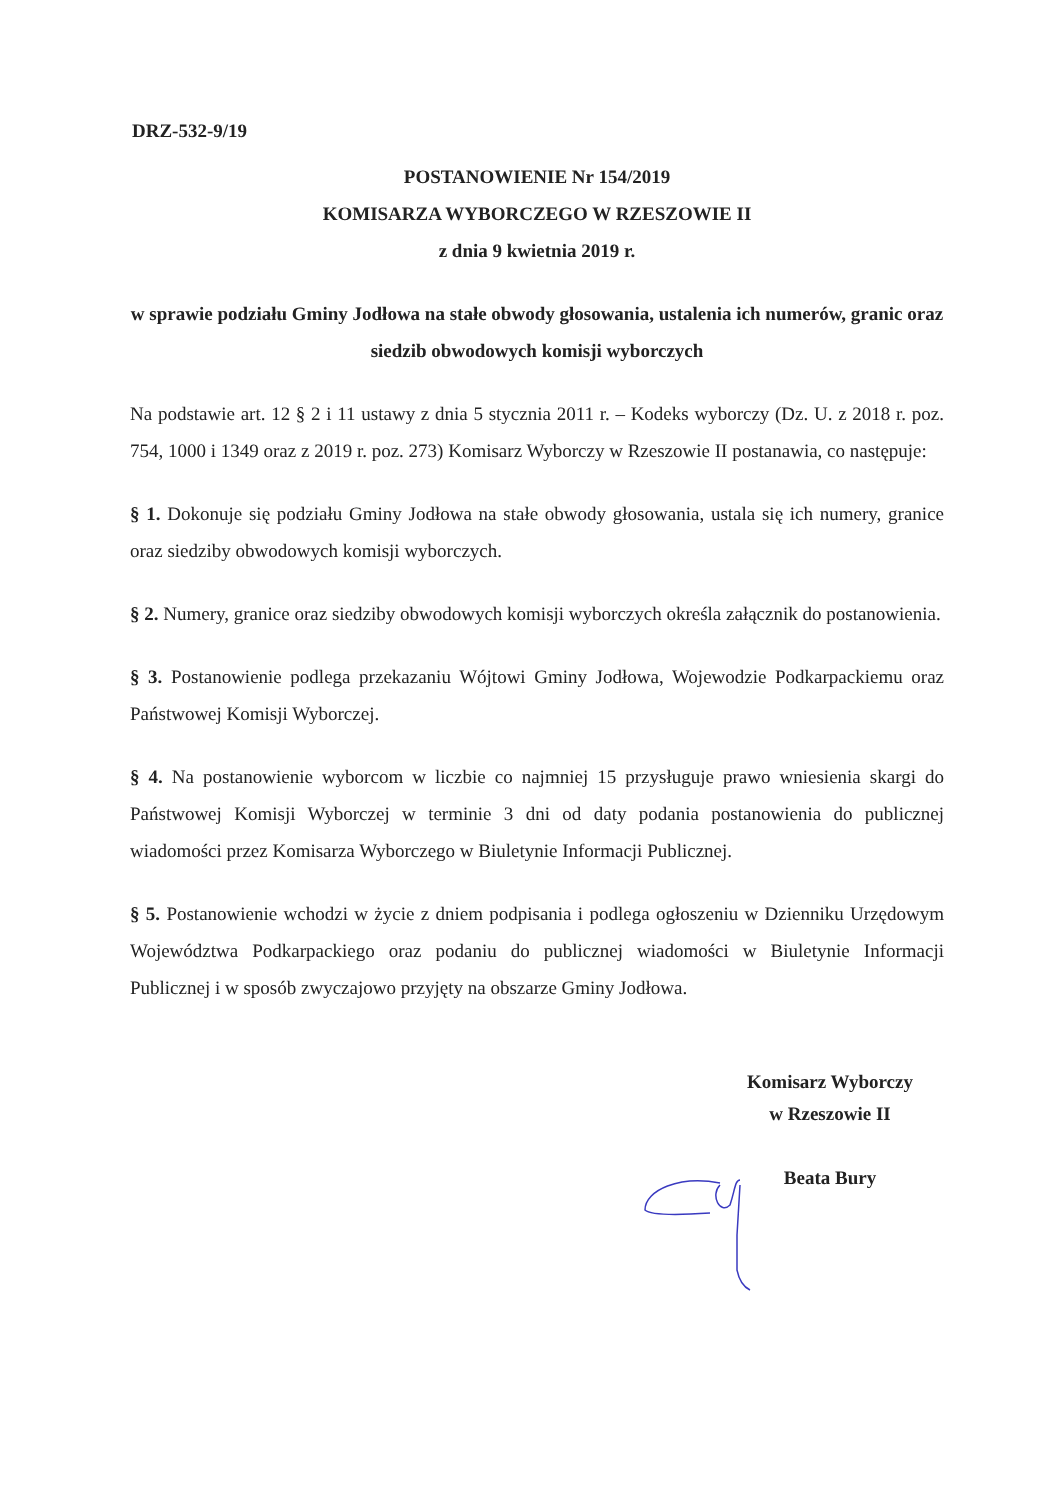DRZ-532-9/19
POSTANOWIENIE Nr 154/2019
KOMISARZA WYBORCZEGO W RZESZOWIE II
z dnia 9 kwietnia 2019 r.
w sprawie podziału Gminy Jodłowa na stałe obwody głosowania, ustalenia ich numerów, granic oraz siedzib obwodowych komisji wyborczych
Na podstawie art. 12 § 2 i 11 ustawy z dnia 5 stycznia 2011 r. – Kodeks wyborczy (Dz. U. z 2018 r. poz. 754, 1000 i 1349 oraz z 2019 r. poz. 273) Komisarz Wyborczy w Rzeszowie II postanawia, co następuje:
§ 1. Dokonuje się podziału Gminy Jodłowa na stałe obwody głosowania, ustala się ich numery, granice oraz siedziby obwodowych komisji wyborczych.
§ 2. Numery, granice oraz siedziby obwodowych komisji wyborczych określa załącznik do postanowienia.
§ 3. Postanowienie podlega przekazaniu Wójtowi Gminy Jodłowa, Wojewodzie Podkarpackiemu oraz Państwowej Komisji Wyborczej.
§ 4. Na postanowienie wyborcom w liczbie co najmniej 15 przysługuje prawo wniesienia skargi do Państwowej Komisji Wyborczej w terminie 3 dni od daty podania postanowienia do publicznej wiadomości przez Komisarza Wyborczego w Biuletynie Informacji Publicznej.
§ 5. Postanowienie wchodzi w życie z dniem podpisania i podlega ogłoszeniu w Dzienniku Urzędowym Województwa Podkarpackiego oraz podaniu do publicznej wiadomości w Biuletynie Informacji Publicznej i w sposób zwyczajowo przyjęty na obszarze Gminy Jodłowa.
Komisarz Wyborczy
w Rzeszowie II
Beata Bury